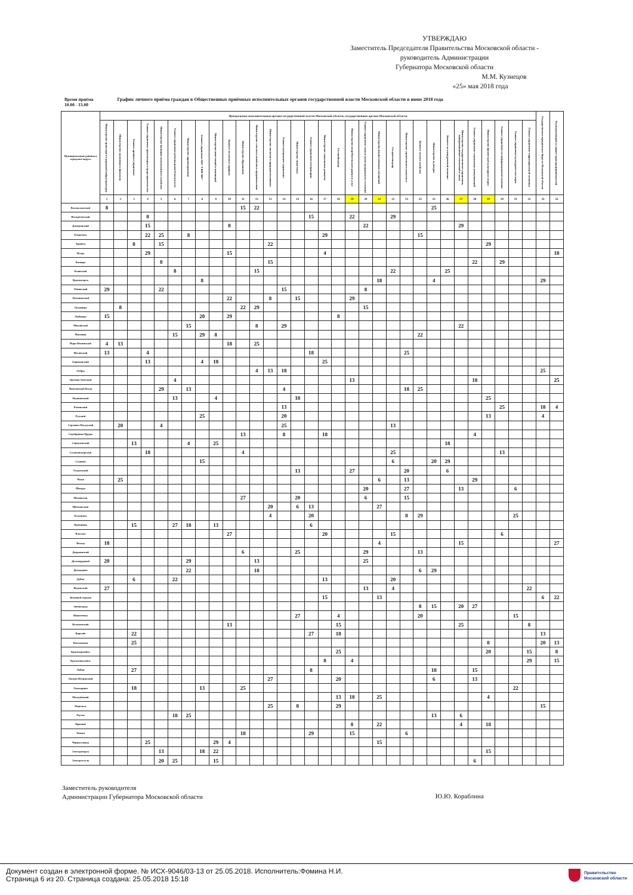УТВЕРЖДАЮ
Заместитель Председателя Правительства Московской области -
руководитель Администрации
Губернатора Московской области
М.М. Кузнецов
«25» мая 2018 года
Время приёма
10.00 - 13.00
График личного приёма граждан в Общественных приёмных исполнительных органов государственной власти Московской области в июне 2018 года
| Муниципальные районы и городские округа | Центральные исполнительные органы государственной власти Московской области, государственные органы Московской области | | | | | | | | | | | | | | | | | | | | | | | | | | | | | | | | Государственное юридическое бюро по Московской области | Уполномоченный по защите прав предпринимателей |
| --- | --- | --- | --- | --- | --- | --- | --- | --- | --- | --- | --- | --- | --- | --- | --- | --- | --- | --- | --- | --- | --- | --- | --- | --- | --- | --- | --- | --- | --- | --- | --- | --- | --- | --- |
| | Министерство транспорта и дорожной инфраструктуры | Министерство экономики и финансов | Главное архивное управление | Главное управление архитектуры и градостроительства | Министерство жилищно-коммунального хозяйства | Главное управление региональной безопасности | Министерство здравоохранения | Главное управление МО "ГЖИ МО" | Министерство инвестиций и инноваций | Комитет по ценам и тарифам | Министерство образования | Министерство сельского хозяйства и продовольствия | Министерство экологии и природопользования | Главное контрольное управление | Министерство энергетики | Главное управление ветеринарии | Министерство социального развития | Госстройнадзор | Министерство потребительского рынка и услуг | Главное управление записи актов гражданского состояния | Министерство имущественных отношений | Госадмтехнадзор | Министерство строительного комплекса | Комитет лесного хозяйства | Министерство культуры | Комитет по конкурентной политике | Министерство государственного управления, информационных технологий и связи | Главное управление социальных коммуникаций | Министерство физической культуры и спорта | Главное управление по информационной политике | Главное управление культурного наследия | Главное управление территориальной политики | | |
| | 1 | 2 | 3 | 4 | 5 | 6 | 7 | 8 | 9 | 10 | 11 | 12 | 13 | 14 | 15 | 16 | 17 | 18 | 19 | 20 | 21 | 22 | 23 | 24 | 25 | 26 | 27 | 28 | 29 | 30 | 31 | 32 | 33 | 34 |
| Волоколамский | 8 | | | | | | | | | | 15 | 22 | | | | | | | | | | | | | 25 | | | | | | | | | |
| Воскресенский | | | | 8 | | | | | | | | | | | | 15 | | | 22 | | | 29 | | | | | | | | | | | | |
| Дмитровский | | | | 15 | | | | | | 8 | | | | | | | | | | 22 | | | | | | | 29 | | | | | | | |
| Егорьевск | | | | 22 | 25 | | 8 | | | | | | | | | | 29 | | | | | | | 15 | | | | | | | | | | |
| Зарайск | | | 8 | | 15 | | | | | | | | 22 | | | | | | | | | | | | | | | | 29 | | | | | |
| Истра | | | | 29 | | | | | | 15 | | | | | | | 4 | | | | | | | | | | | | | | | | | 18 |
| Кашира | | | | | 8 | | | | | | | | 15 | | | | | | | | | | | | | | | 22 | | 29 | | | | |
| Клинский | | | | | | 8 | | | | | | 15 | | | | | | | | | | 22 | | | | 25 | | | | | | | | |
| Красногорск | | | | | | | | 8 | | | | | | | | | | | | | 18 | | | | 4 | | | | | | | | 29 | |
| Ленинский | 29 | | | | 22 | | | | | | | | | 15 | | | | | | 8 | | | | | | | | | | | | | | |
| Лотошинский | | | | | | | | | | 22 | | | 8 | | 15 | | | | 29 | | | | | | | | | | | | | | | |
| Луховицы | | 8 | | | | | | | | | 22 | 29 | | | | | | | | 15 | | | | | | | | | | | | | | |
| Люберцы | 15 | | | | | | | 20 | | 29 | | | | | | | | 8 | | | | | | | | | | | | | | | | |
| Можайский | | | | | | | 15 | | | | | 8 | | 29 | | | | | | | | | | | | | 22 | | | | | | | |
| Мытищи | | | | | | 15 | | 29 | 8 | | | | | | | | | | | | | | | 22 | | | | | | | | | | |
| Наро-Фоминский | 4 | 13 | | | | | | | | 18 | | 25 | | | | | | | | | | | | | | | | | | | | | | |
| Ногинский | 13 | | | 4 | | | | | | | | | | | | 18 | | | | | | | 25 | | | | | | | | | | | |
| Одинцовский | | | | 13 | | | | 4 | 18 | | | | | | | | 25 | | | | | | | | | | | | | | | | | |
| Озёры | | | | | | | | | | | | 4 | 13 | 18 | | | | | | | | | | | | | | | | | | | 25 | |
| Орехово-Зуевский | | | | | | 4 | | | | | | | | | | | | | 13 | | | | | | | | | 18 | | | | | | 25 |
| Павловский Посад | | | | | 29 | | 13 | | | | | | | 4 | | | | | | | | | 18 | 25 | | | | | | | | | | |
| Пушкинский | | | | | | 13 | | | 4 | | | | | | 18 | | | | | | | | | | | | | | 25 | | | | | |
| Раменский | | | | | | | | | | | | | | 13 | | | | | | | | | | | | | | | | 25 | | | 18 | 4 |
| Рузский | | | | | | | | 25 | | | | | | 20 | | | | | | | | | | | | | | | 13 | | | | 4 | |
| Сергиево-Посадский | | 20 | | | 4 | | | | | | | | | 25 | | | | | | | | 13 | | | | | | | | | | | | |
| Серебряные Пруды | | | | | | | | | | | 13 | | | 8 | | | 18 | | | | | | | | | | | 4 | | | | | | |
| Серпуховский | | | 13 | | | | 4 | | 25 | | | | | | | | | | | | | | | | | 18 | | | | | | | | |
| Солнечногорский | | | | 18 | | | | | | | 4 | | | | | | | | | | | 25 | | | | | | | | 13 | | | | |
| Ступино | | | | | | | | 15 | | | | | | | | | | | | | | 6 | | | 20 | 29 | | | | | | | | |
| Талдомский | | | | | | | | | | | | | | | 13 | | | | 27 | | | | 20 | | | 6 | | | | | | | | |
| Чехов | | 25 | | | | | | | | | | | | | | | | | | | 6 | | 13 | | | | | 29 | | | | | | |
| Шатура | | | | | | | | | | | | | | | | | | | | 20 | | | 27 | | | | 13 | | | | 6 | | | |
| Шаховская | | | | | | | | | | | 27 | | | | 20 | | | | | 6 | | | 15 | | | | | | | | | | | |
| Щёлковский | | | | | | | | | | | | | 20 | | 6 | 13 | | | | | 27 | | | | | | | | | | | | | |
| Балашиха | | | | | | | | | | | | | 4 | | | 20 | | | | | | | 8 | 29 | | | | | | | 25 | | | |
| Бронницы | | | 15 | | | 27 | 18 | | 13 | | | | | | | 6 | | | | | | | | | | | | | | | | | | |
| Власиха | | | | | | | | | | 27 | | | | | | | 20 | | | | | 15 | | | | | | | | 6 | | | | |
| Восход | 18 | | | | | | | | | | | | | | | | | | | | 4 | | | | | | 15 | | | | | | | 27 |
| Дзержинский | | | | | | | | | | | 6 | | | | 25 | | | | | 29 | | | | 13 | | | | | | | | | | |
| Долгопрудный | 20 | | | | | | 29 | | | | | 13 | | | | | | | | 25 | | | | | | | | | | | | | | |
| Домодедово | | | | | | | 22 | | | | | 18 | | | | | | | | | | | | 6 | 29 | | | | | | | | | |
| Дубна | | | 6 | | | 22 | | | | | | | | | | | 13 | | | | | 20 | | | | | | | | | | | | |
| Жуковский | 27 | | | | | | | | | | | | | | | | | | | 13 | | 4 | | | | | | | | | | 22 | | |
| Звездный городок | | | | | | | | | | | | | | | | | 15 | | | | 13 | | | | | | | | | | | | 6 | 22 |
| Звенигород | | | | | | | | | | | | | | | | | | | | | | | | 8 | 15 | | 20 | 27 | | | | | | |
| Ивантеевка | | | | | | | | | | | | | | | 27 | | | 4 | | | | | | 20 | | | | | | | 15 | | | |
| Коломенский | | | | | | | | | | 13 | | | | | | | | 15 | | | | | | | | | 25 | | | | | 8 | | |
| Королёв | | | 22 | | | | | | | | | | | | | 27 | | 18 | | | | | | | | | | | | | | | 13 | |
| Котельники | | | 25 | | | | | | | | | | | | | | | | | | | | | | | | | | 8 | | | | 20 | 13 |
| Красноармейск | | | | | | | | | | | | | | | | | | 25 | | | | | | | | | | | 20 | | | 15 | | 8 |
| Краснознаменск | | | | | | | | | | | | | | | | | 8 | | 4 | | | | | | | | | | | | | 29 | | 15 |
| Лобня | | | 27 | | | | | | | | | | | | | 8 | | | | | | | | | 18 | | | 15 | | | | | | |
| Лосино-Петровский | | | | | | | | | | | | | 27 | | | | | 20 | | | | | | | 6 | | | 13 | | | | | | |
| Лыткарино | | | 18 | | | | | 13 | | | 25 | | | | | | | | | | | | | | | | | | | | 22 | | | |
| Молодёжный | | | | | | | | | | | | | | | | | | 13 | 18 | | 25 | | | | | | | | 4 | | | | | |
| Подольск | | | | | | | | | | | | | 25 | | 8 | | | 29 | | | | | | | | | | | | | | | 15 | |
| Реутов | | | | | | 18 | 25 | | | | | | | | | | | | | | | | | | 13 | | 6 | | | | | | | |
| Фрязино | | | | | | | | | | | | | | | | | | | 8 | | 22 | | | | | | 4 | | 18 | | | | | |
| Химки | | | | | | | | | | | 18 | | | | | 29 | | | 15 | | | | 6 | | | | | | | | | | | |
| Черноголовка | | | | 25 | | | | | 29 | 4 | | | | | | | | | | | 15 | | | | | | | | | | | | | |
| Электрогорск | | | | | 13 | | | 18 | 22 | | | | | | | | | | | | | | | | | | | | 15 | | | | | |
| Электросталь | | | | | 20 | 25 | | | 15 | | | | | | | | | | | | | | | | | | | 6 | | | | | | |
Заместитель руководителя
Администрации Губернатора Московской области
Ю.Ю. Кораблина
Документ создан в электронной форме. № ИСХ-9046/03-13 от 25.05.2018. Исполнитель:Фомина Н.И.
Страница 6 из 20. Страница создана: 25.05.2018 15:18
Правительство
Московской области